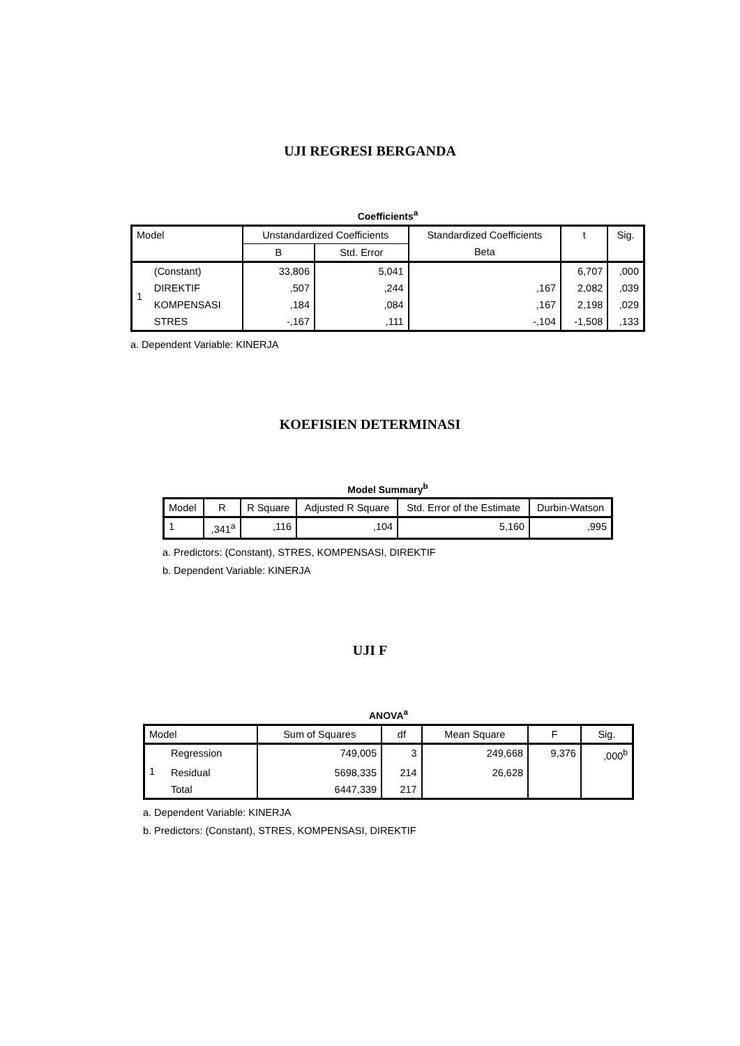UJI REGRESI BERGANDA
Coefficients<sup>a</sup>
| Model | | Unstandardized Coefficients | | Standardized Coefficients | t | Sig. |
| --- | --- | --- | --- | --- | --- | --- |
| | | B | Std. Error | Beta | | |
| 1 | (Constant) | 33,806 | 5,041 | | 6,707 | ,000 |
| | DIREKTIF | ,507 | ,244 | ,167 | 2,082 | ,039 |
| | KOMPENSASI | ,184 | ,084 | ,167 | 2,198 | ,029 |
| | STRES | -,167 | ,111 | -,104 | -1,508 | ,133 |
a. Dependent Variable: KINERJA
KOEFISIEN DETERMINASI
Model Summary<sup>b</sup>
| Model | R | R Square | Adjusted R Square | Std. Error of the Estimate | Durbin-Watson |
| --- | --- | --- | --- | --- | --- |
| 1 | ,341<sup>a</sup> | ,116 | ,104 | 5,160 | ,995 |
a. Predictors: (Constant), STRES, KOMPENSASI, DIREKTIF
b. Dependent Variable: KINERJA
UJI F
ANOVA<sup>a</sup>
| Model | | Sum of Squares | df | Mean Square | F | Sig. |
| --- | --- | --- | --- | --- | --- | --- |
| 1 | Regression | 749,005 | 3 | 249,668 | 9,376 | ,000<sup>b</sup> |
| | Residual | 5698,335 | 214 | 26,628 | | |
| | Total | 6447,339 | 217 | | | |
a. Dependent Variable: KINERJA
b. Predictors: (Constant), STRES, KOMPENSASI, DIREKTIF